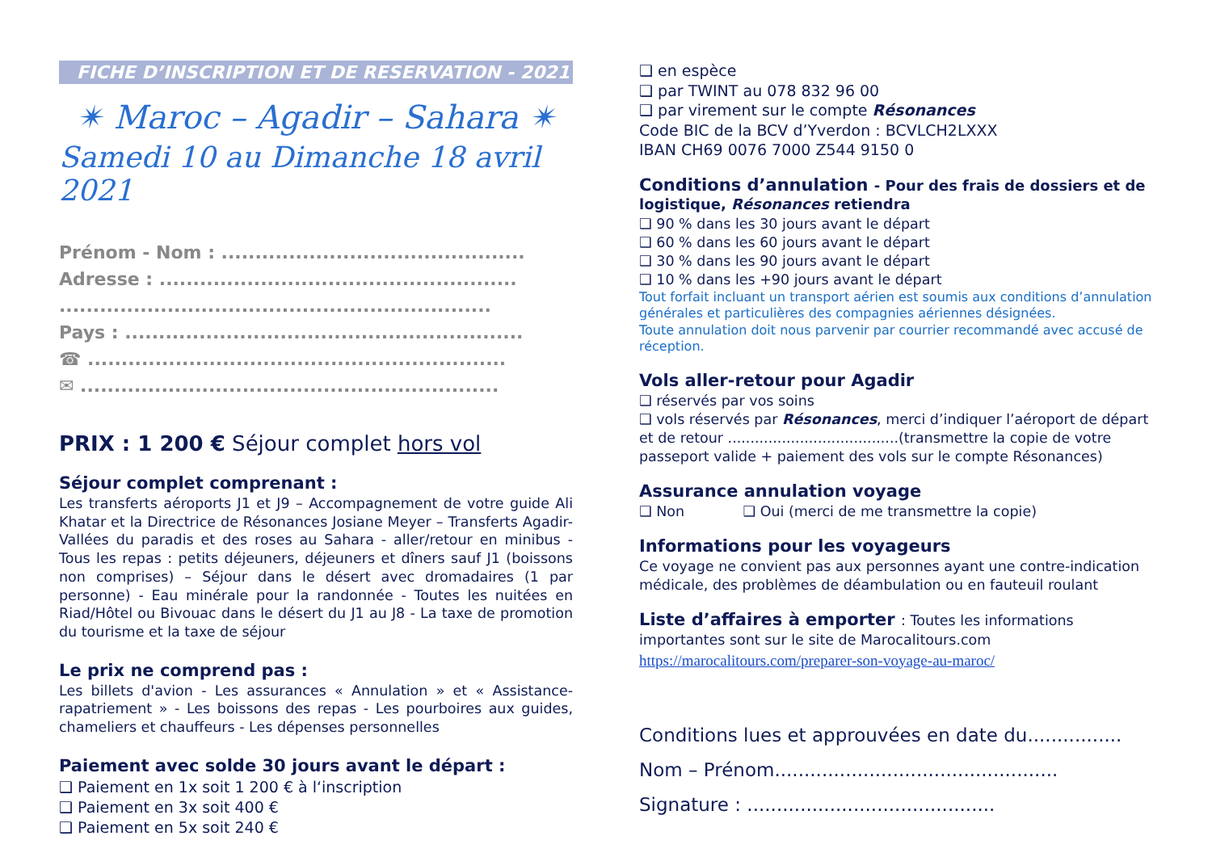FICHE D’INSCRIPTION ET DE RESERVATION - 2021
✴ Maroc – Agadir – Sahara ✴
Samedi 10 au Dimanche 18 avril 2021
Prénom - Nom : .............................................
Adresse : .....................................................
................................................................
Pays : ...........................................................
☎ ..............................................................
✉ ..............................................................
PRIX : 1 200 € Séjour complet hors vol
Séjour complet comprenant :
Les transferts aéroports J1 et J9 – Accompagnement de votre guide Ali Khatar et la Directrice de Résonances Josiane Meyer – Transferts Agadir-Vallées du paradis et des roses au Sahara - aller/retour en minibus - Tous les repas : petits déjeuners, déjeuners et dîners sauf J1 (boissons non comprises) – Séjour dans le désert avec dromadaires (1 par personne) - Eau minérale pour la randonnée - Toutes les nuitées en Riad/Hôtel ou Bivouac dans le désert du J1 au J8 - La taxe de promotion du tourisme et la taxe de séjour
Le prix ne comprend pas :
Les billets d'avion - Les assurances « Annulation » et « Assistance-rapatriement » - Les boissons des repas - Les pourboires aux guides, chameliers et chauffeurs - Les dépenses personnelles
Paiement avec solde 30 jours avant le départ :
❑ Paiement en 1x soit 1 200 € à l‘inscription
❑ Paiement en 3x soit 400 €
❑ Paiement en 5x soit 240 €
❑ en espèce
❑ par TWINT au 078 832 96 00
❑ par virement sur le compte Résonances
Code BIC de la BCV d’Yverdon : BCVLCH2LXXX
IBAN CH69 0076 7000 Z544 9150 0
Conditions d’annulation - Pour des frais de dossiers et de logistique, Résonances retiendra
❑ 90 % dans les 30 jours avant le départ
❑ 60 % dans les 60 jours avant le départ
❑ 30 % dans les 90 jours avant le départ
❑ 10 % dans les +90 jours avant le départ
Tout forfait incluant un transport aérien est soumis aux conditions d’annulation générales et particulières des compagnies aériennes désignées.
Toute annulation doit nous parvenir par courrier recommandé avec accusé de réception.
Vols aller-retour pour Agadir
❑ réservés par vos soins
❑ vols réservés par Résonances, merci d’indiquer l’aéroport de départ et de retour ......................................(transmettre la copie de votre passeport valide + paiement des vols sur le compte Résonances)
Assurance annulation voyage
❑ Non ❑ Oui (merci de me transmettre la copie)
Informations pour les voyageurs
Ce voyage ne convient pas aux personnes ayant une contre-indication médicale, des problèmes de déambulation ou en fauteuil roulant
Liste d’affaires à emporter : Toutes les informations importantes sont sur le site de Marocalitours.com
https://marocalitours.com/preparer-son-voyage-au-maroc/
Conditions lues et approuvées en date du................
Nom – Prénom................................................
Signature : ..........................................